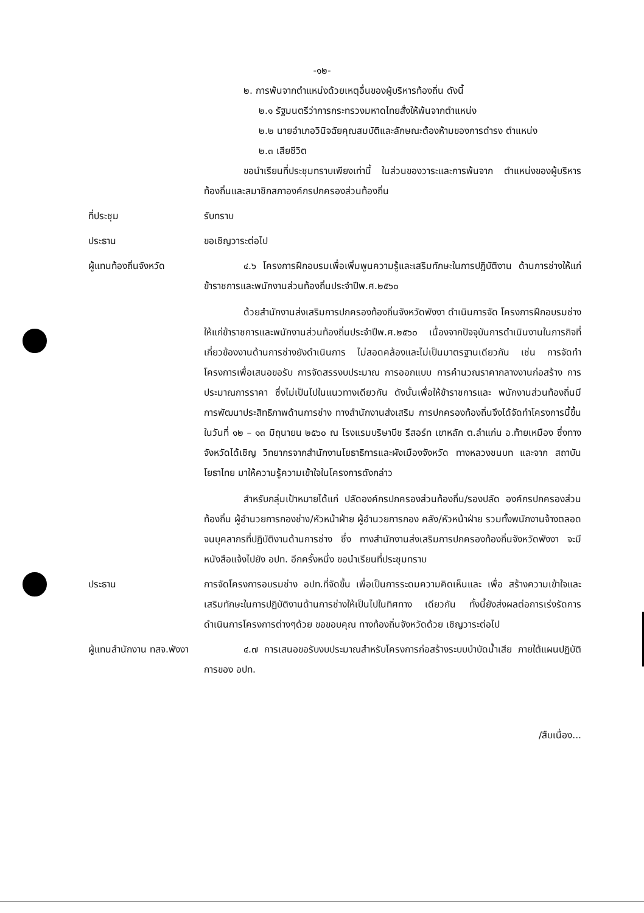-๑๒-
๒. การพ้นจากตำแหน่งด้วยเหตุอื่นของผู้บริหารท้องถิ่น ดังนี้
๒.๑ รัฐมนตรีว่าการกระทรวงมหาดไทยสั่งให้พ้นจากตำแหน่ง
๒.๒ นายอำเภอวินิจฉัยคุณสมบัติและลักษณะต้องห้ามของการดำรง ตำแหน่ง
๒.๓ เสียชีวิต
ขอนำเรียนที่ประชุมทราบเพียงเท่านี้ ในส่วนของวาระและการพ้นจาก ตำแหน่งของผู้บริหารท้องถิ่นและสมาชิกสภาองค์กรปกครองส่วนท้องถิ่น
ที่ประชุม รับทราบ
ประธาน ขอเชิญวาระต่อไป
ผู้แทนท้องถิ่นจังหวัด
๔.๖ โครงการฝึกอบรมเพื่อเพิ่มพูนความรู้และเสริมทักษะในการปฏิบัติงาน ด้านการช่างให้แก่ข้าราชการและพนักงานส่วนท้องถิ่นประจำปีพ.ศ.๒๕๖๐
ด้วยสำนักงานส่งเสริมการปกครองท้องถิ่นจังหวัดพังงา ดำเนินการจัด โครงการฝึกอบรมช่างให้แก่ข้าราชการและพนักงานส่วนท้องถิ่นประจำปีพ.ศ.๒๕๖๐ เนื่องจากปัจจุบันการดำเนินงานในภารกิจที่เกี่ยวข้องงานด้านการช่างยังดำเนินการ ไม่สอดคล้องและไม่เป็นมาตรฐานเดียวกัน เช่น การจัดทำโครงการเพื่อเสนอขอรับ การจัดสรรงบประมาณ การออกแบบ การคำนวณราคากลางงานก่อสร้าง การ ประมาณการราคา ซึ่งไม่เป็นไปในแนวทางเดียวกัน ดังนั้นเพื่อให้ข้าราชการและ พนักงานส่วนท้องถิ่นมีการพัฒนาประสิทธิภาพด้านการช่าง ทางสำนักงานส่งเสริม การปกครองท้องถิ่นจึงได้จัดทำโครงการนี้ขึ้น ในวันที่ ๑๒ – ๑๓ มิถุนายน ๒๕๖๐ ณ โรงแรมบริษาบีช รีสอร์ท เขาหลัก ต.ลำแก่น อ.ท้ายเหมือง ซึ่งทางจังหวัดได้เชิญ วิทยากรจากสำนักงานโยธาธิการและผังเมืองจังหวัด ทางหลวงชนบท และจาก สถาบันโยธาไทย มาให้ความรู้ความเข้าใจในโครงการดังกล่าว
สำหรับกลุ่มเป้าหมายได้แก่ ปลัดองค์กรปกครองส่วนท้องถิ่น/รองปลัด องค์กรปกครองส่วนท้องถิ่น ผู้อำนวยการกองช่าง/หัวหน้าฝ่าย ผู้อำนวยการกอง คลัง/หัวหน้าฝ่าย รวมทั้งพนักงานจ้างตลอดจนบุคลากรที่ปฏิบัติงานด้านการช่าง ซึ่ง ทางสำนักงานส่งเสริมการปกครองท้องถิ่นจังหวัดพังงา จะมีหนังสือแจ้งไปยัง อปท. อีกครั้งหนึ่ง ขอนำเรียนที่ประชุมทราบ
ประธาน การจัดโครงการอบรมช่าง อปท.ที่จัดขึ้น เพื่อเป็นการระดมความคิดเห็นและ เพื่อ สร้างความเข้าใจและเสริมทักษะในการปฏิบัติงานด้านการช่างให้เป็นไปในทิศทาง เดียวกัน ทั้งนี้ยังส่งผลต่อการเร่งรัดการดำเนินการโครงการต่างๆด้วย ขอขอบคุณ ทางท้องถิ่นจังหวัดด้วย เชิญวาระต่อไป
ผู้แทนสำนักงาน ทสจ.พังงา
๔.๗ การเสนอขอรับงบประมาณสำหรับโครงการก่อสร้างระบบบำบัดน้ำเสีย ภายใต้แผนปฏิบัติการของ อปท.
/สืบเนื่อง...